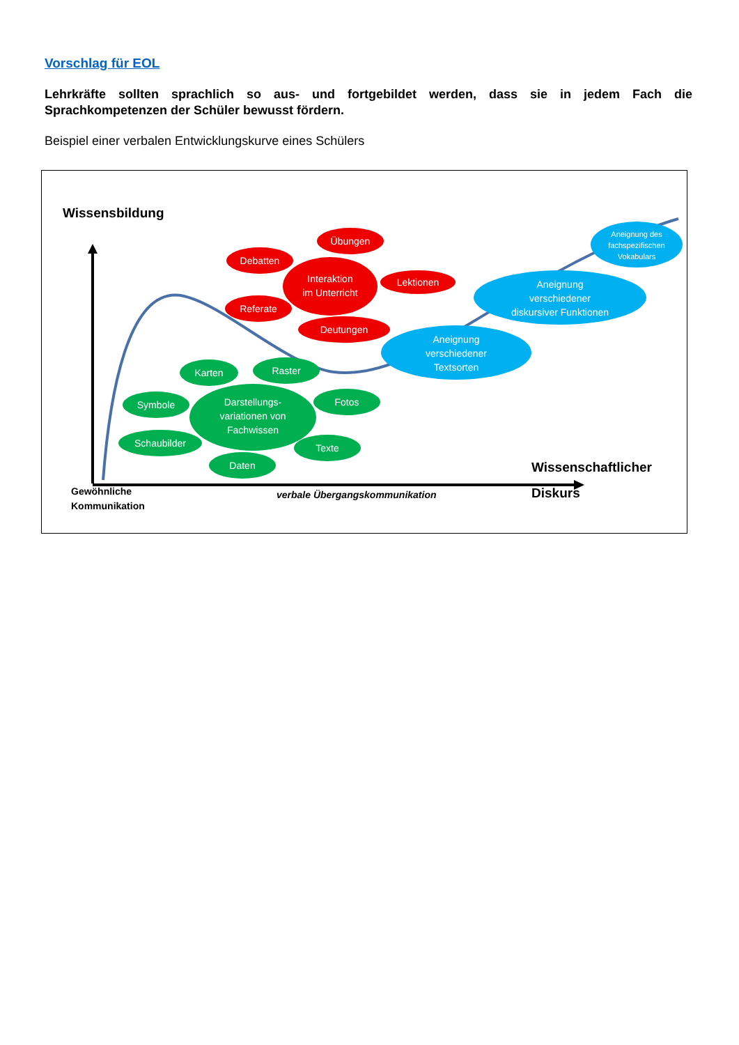Vorschlag für EOL
Lehrkräfte sollten sprachlich so aus- und fortgebildet werden, dass sie in jedem Fach die Sprachkompetenzen der Schüler bewusst fördern.
Beispiel einer verbalen Entwicklungskurve eines Schülers
Wissensbildung
Übungen
Debatten
Interaktion
im Unterricht
Lektionen
Referate
Deutungen
Aneignung des
fachspezifischen
Vokabulars
Aneignung
verschiedener
diskursiver Funktionen
Aneignung
verschiedener
Textsorten
Karten
Raster
Symbole
Darstellungs-
variationen von
Fachwissen
Fotos
Schaubilder
Texte
Daten
Gewöhnliche
Kommunikation
verbale Übergangskommunikation
Wissenschaftlicher
Diskurs